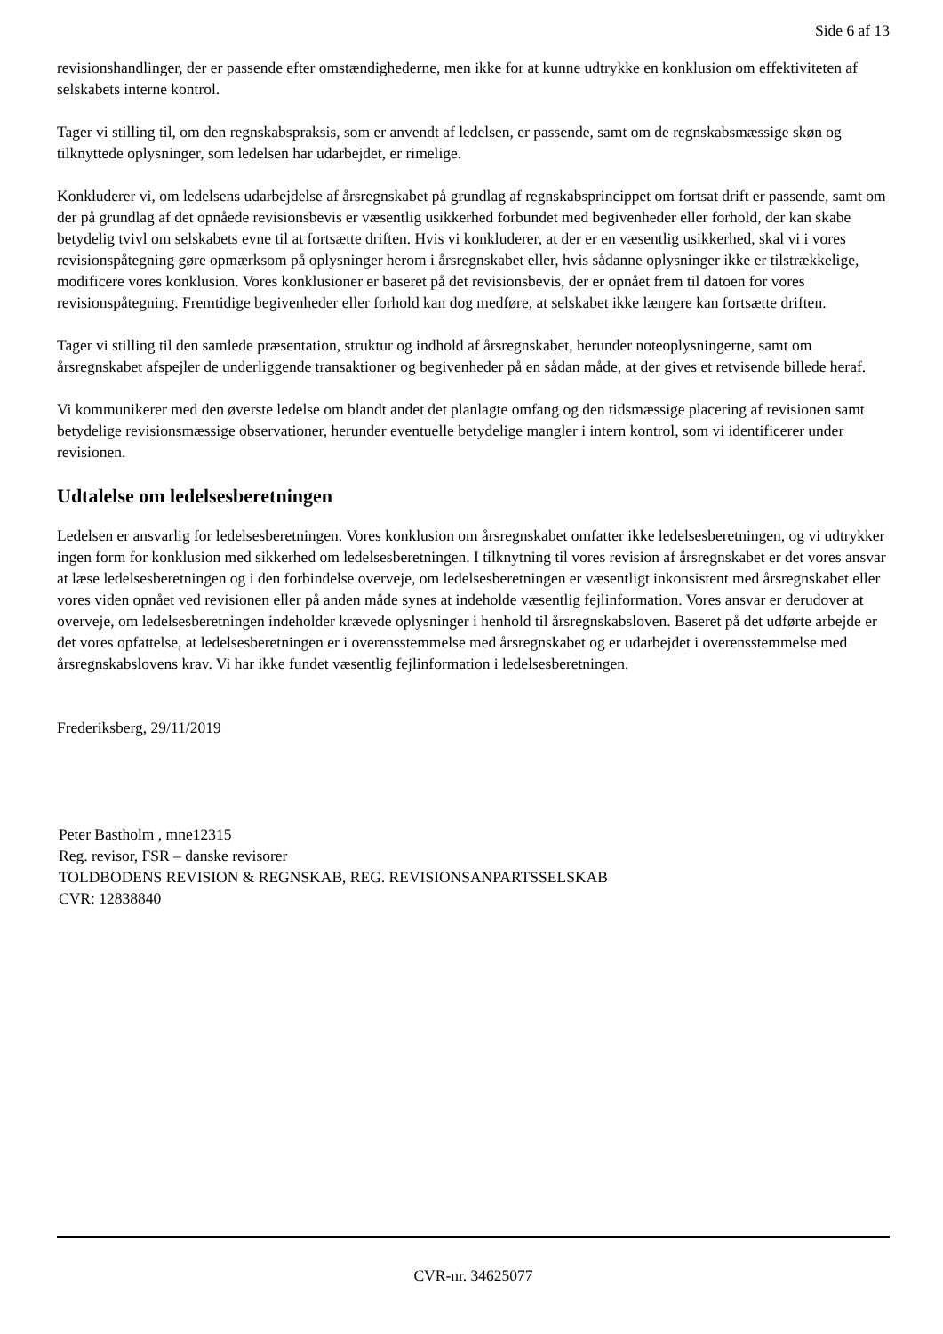Side 6 af 13
revisionshandlinger, der er passende efter omstændighederne, men ikke for at kunne udtrykke en konklusion om effektiviteten af selskabets interne kontrol.
Tager vi stilling til, om den regnskabspraksis, som er anvendt af ledelsen, er passende, samt om de regnskabsmæssige skøn og tilknyttede oplysninger, som ledelsen har udarbejdet, er rimelige.
Konkluderer vi, om ledelsens udarbejdelse af årsregnskabet på grundlag af regnskabsprincippet om fortsat drift er passende, samt om der på grundlag af det opnåede revisionsbevis er væsentlig usikkerhed forbundet med begivenheder eller forhold, der kan skabe betydelig tvivl om selskabets evne til at fortsætte driften. Hvis vi konkluderer, at der er en væsentlig usikkerhed, skal vi i vores revisionspåtegning gøre opmærksom på oplysninger herom i årsregnskabet eller, hvis sådanne oplysninger ikke er tilstrækkelige, modificere vores konklusion. Vores konklusioner er baseret på det revisionsbevis, der er opnået frem til datoen for vores revisionspåtegning. Fremtidige begivenheder eller forhold kan dog medføre, at selskabet ikke længere kan fortsætte driften.
Tager vi stilling til den samlede præsentation, struktur og indhold af årsregnskabet, herunder noteoplysningerne, samt om årsregnskabet afspejler de underliggende transaktioner og begivenheder på en sådan måde, at der gives et retvisende billede heraf.
Vi kommunikerer med den øverste ledelse om blandt andet det planlagte omfang og den tidsmæssige placering af revisionen samt betydelige revisionsmæssige observationer, herunder eventuelle betydelige mangler i intern kontrol, som vi identificerer under revisionen.
Udtalelse om ledelsesberetningen
Ledelsen er ansvarlig for ledelsesberetningen. Vores konklusion om årsregnskabet omfatter ikke ledelsesberetningen, og vi udtrykker ingen form for konklusion med sikkerhed om ledelsesberetningen. I tilknytning til vores revision af årsregnskabet er det vores ansvar at læse ledelsesberetningen og i den forbindelse overveje, om ledelsesberetningen er væsentligt inkonsistent med årsregnskabet eller vores viden opnået ved revisionen eller på anden måde synes at indeholde væsentlig fejlinformation. Vores ansvar er derudover at overveje, om ledelsesberetningen indeholder krævede oplysninger i henhold til årsregnskabsloven. Baseret på det udførte arbejde er det vores opfattelse, at ledelsesberetningen er i overensstemmelse med årsregnskabet og er udarbejdet i overensstemmelse med årsregnskabslovens krav. Vi har ikke fundet væsentlig fejlinformation i ledelsesberetningen.
Frederiksberg, 29/11/2019
Peter Bastholm , mne12315
Reg. revisor, FSR – danske revisorer
TOLDBODENS REVISION & REGNSKAB, REG. REVISIONSANPARTSSELSKAB
CVR: 12838840
CVR-nr. 34625077